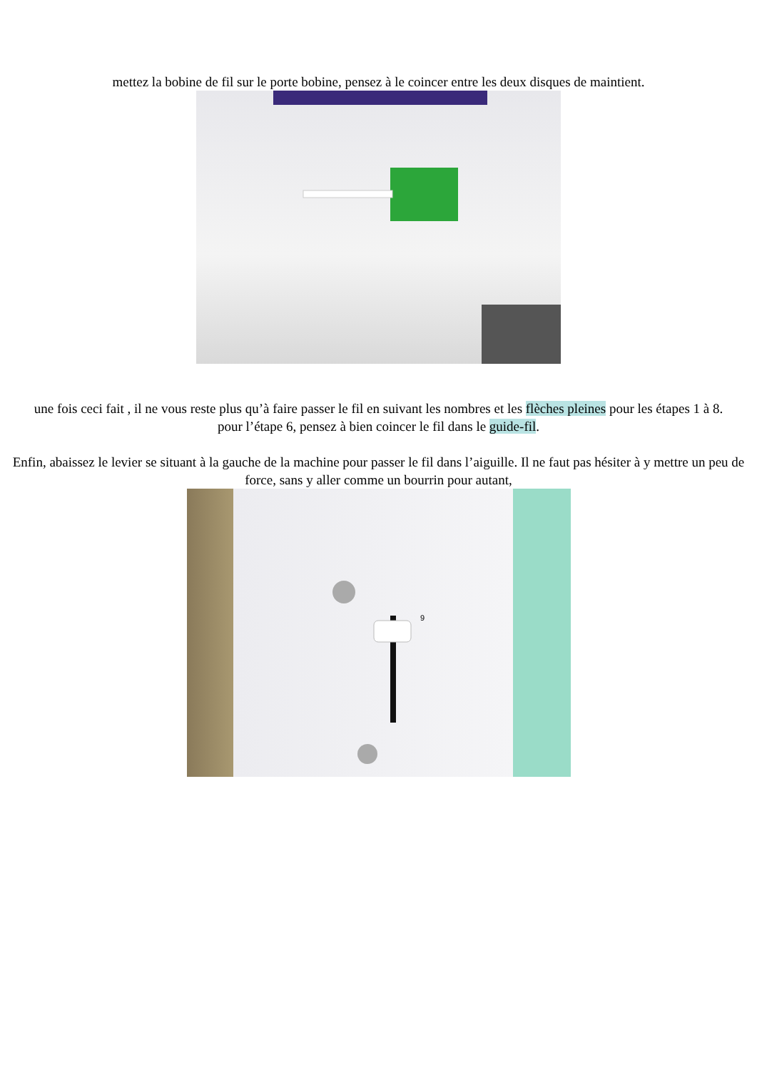mettez la bobine de fil sur le porte bobine, pensez à le coincer entre les deux disques de maintient.
une fois ceci fait , il ne vous reste plus qu’à faire passer le fil en suivant les nombres et les flèches pleines pour les étapes 1 à 8.
pour l’étape 6, pensez à bien coincer le fil dans le guide-fil.
Enfin, abaissez le levier se situant à la gauche de la machine pour passer le fil dans l’aiguille. Il ne faut pas hésiter à y mettre un peu de force, sans y aller comme un bourrin pour autant,
9